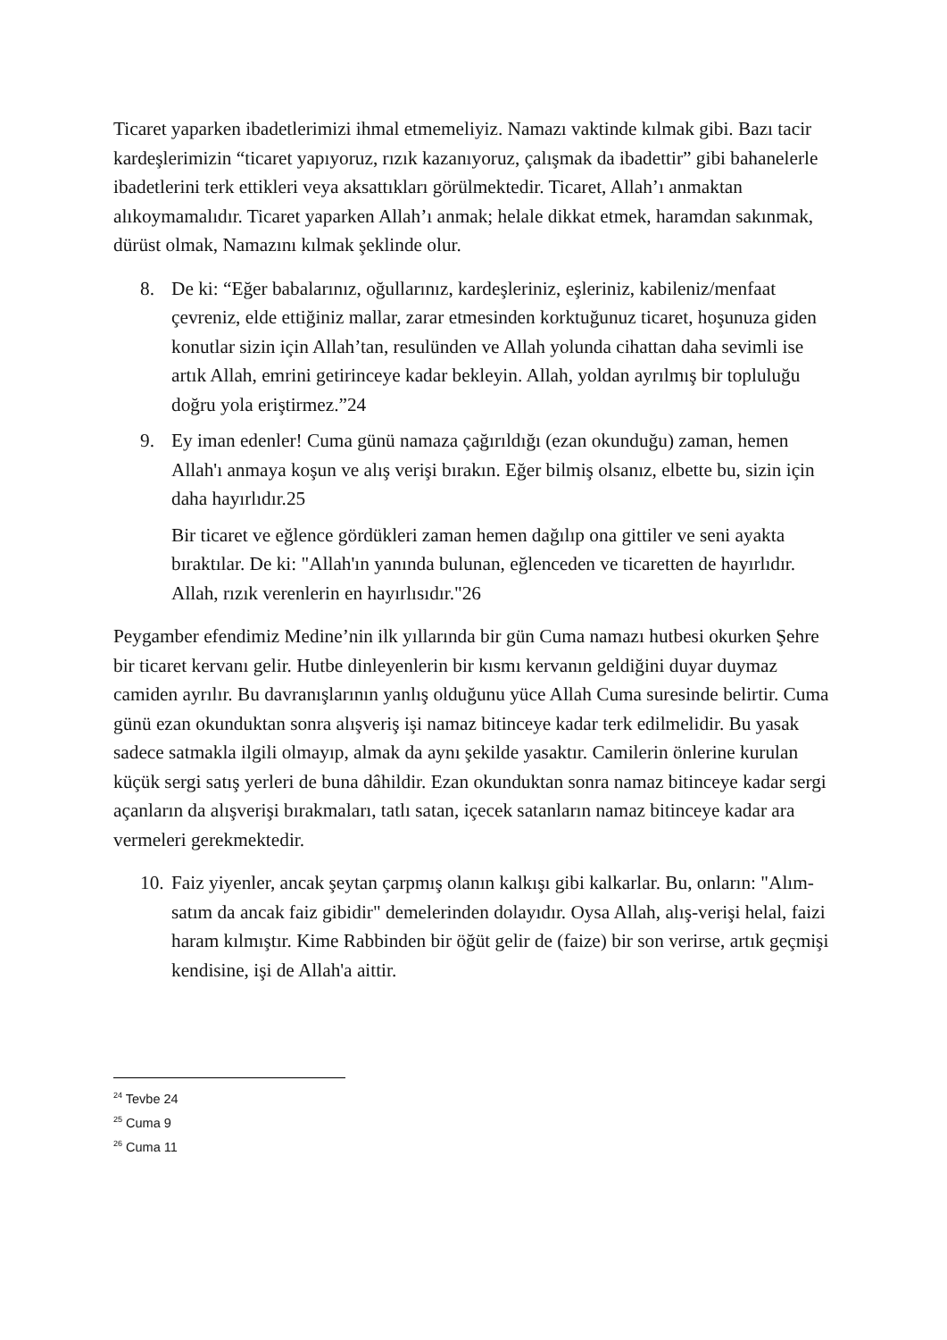Ticaret yaparken ibadetlerimizi ihmal etmemeliyiz. Namazı vaktinde kılmak gibi. Bazı tacir kardeşlerimizin “ticaret yapıyoruz, rızık kazanıyoruz, çalışmak da ibadettir” gibi bahanelerle ibadetlerini terk ettikleri veya aksattıkları görülmektedir. Ticaret, Allah’ı anmaktan alıkoymamalıdır. Ticaret yaparken Allah’ı anmak; helale dikkat etmek, haramdan sakınmak, dürüst olmak, Namazını kılmak şeklinde olur.
8. De ki: “Eğer babalarınız, oğullarınız, kardeşleriniz, eşleriniz, kabileniz/menfaat çevreniz, elde ettiğiniz mallar, zarar etmesinden korktuğunuz ticaret, hoşunuza giden konutlar sizin için Allah’tan, resulünden ve Allah yolunda cihattan daha sevimli ise artık Allah, emrini getirinceye kadar bekleyin. Allah, yoldan ayrılmış bir topluluğu doğru yola eriştirmez.”24
9. Ey iman edenler! Cuma günü namaza çağırıldığı (ezan okunduğu) zaman, hemen Allah'ı anmaya koşun ve alış verişi bırakın. Eğer bilmiş olsanız, elbette bu, sizin için daha hayırlıdır.25
Bir ticaret ve eğlence gördükleri zaman hemen dağılıp ona gittiler ve seni ayakta bıraktılar. De ki: "Allah'ın yanında bulunan, eğlenceden ve ticaretten de hayırlıdır. Allah, rızık verenlerin en hayırlısıdır."26
Peygamber efendimiz Medine’nin ilk yıllarında bir gün Cuma namazı hutbesi okurken Şehre bir ticaret kervanı gelir. Hutbe dinleyenlerin bir kısmı kervanın geldiğini duyar duymaz camiden ayrılır. Bu davranışlarının yanlış olduğunu yüce Allah Cuma suresinde belirtir. Cuma günü ezan okunduktan sonra alışveriş işi namaz bitinceye kadar terk edilmelidir. Bu yasak sadece satmakla ilgili olmayıp, almak da aynı şekilde yasaktır. Camilerin önlerine kurulan küçük sergi satış yerleri de buna dâhildir. Ezan okunduktan sonra namaz bitinceye kadar sergi açanların da alışverişi bırakmaları, tatlı satan, içecek satanların namaz bitinceye kadar ara vermeleri gerekmektedir.
10.
Faiz yiyenler, ancak şeytan çarpmış olanın kalkışı gibi kalkarlar. Bu, onların: "Alım-satım da ancak faiz gibidir" demelerinden dolayıdır. Oysa Allah, alış-verişi helal, faizi haram kılmıştır. Kime Rabbinden bir öğüt gelir de (faize) bir son verirse, artık geçmişi kendisine, işi de Allah'a aittir.
<sup>24</sup> Tevbe 24
<sup>25</sup> Cuma 9
<sup>26</sup> Cuma 11